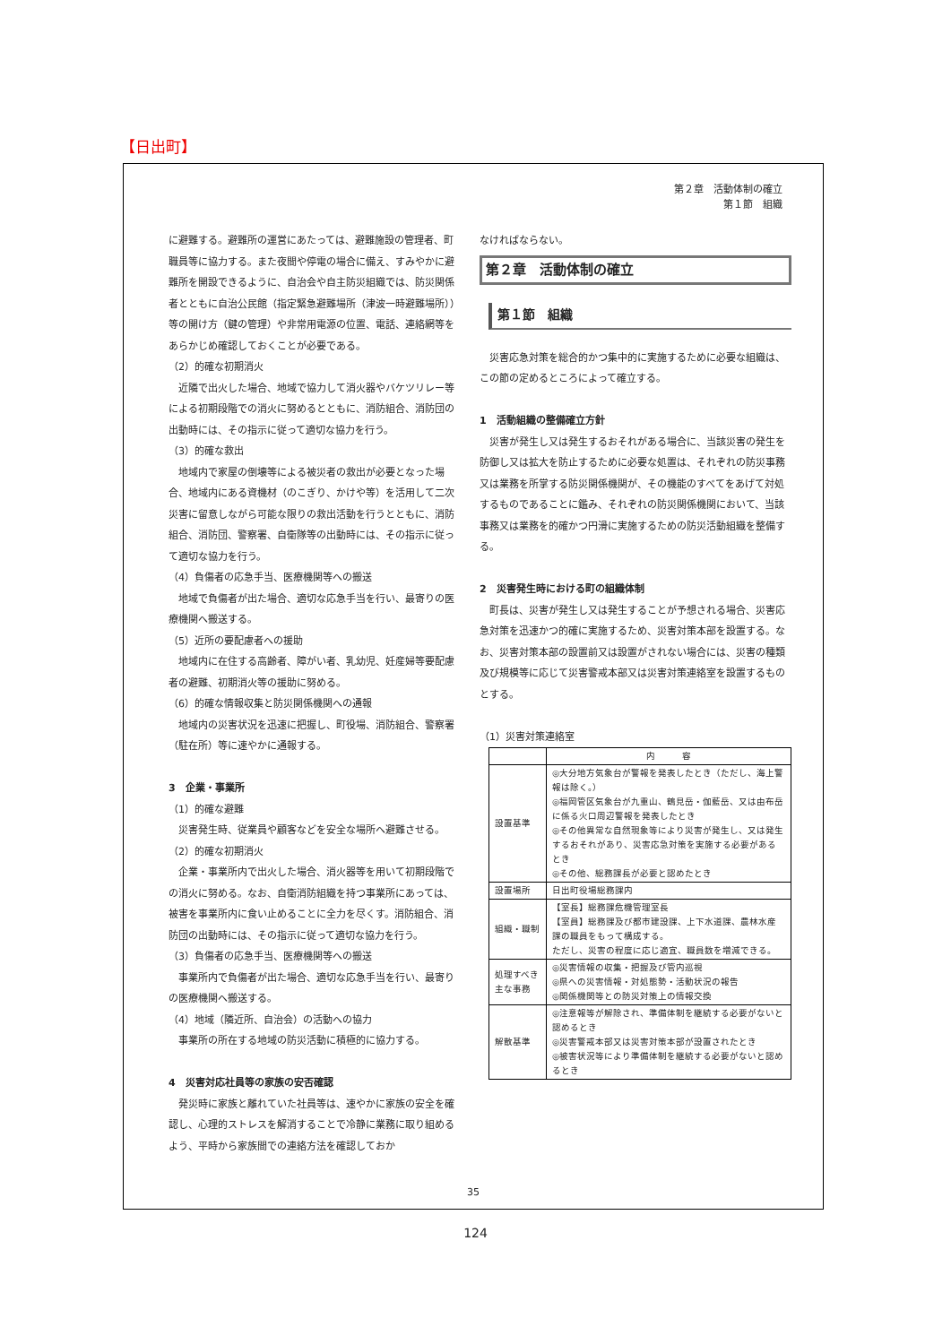【日出町】
第２章　活動体制の確立
第１節　組織
に避難する。避難所の運営にあたっては、避難施設の管理者、町職員等に協力する。また夜間や停電の場合に備え、すみやかに避難所を開設できるように、自治会や自主防災組織では、防災関係者とともに自治公民館（指定緊急避難場所（津波一時避難場所））等の開け方（鍵の管理）や非常用電源の位置、電話、連絡網等をあらかじめ確認しておくことが必要である。
（2）的確な初期消火
近隣で出火した場合、地域で協力して消火器やバケツリレー等による初期段階での消火に努めるとともに、消防組合、消防団の出動時には、その指示に従って適切な協力を行う。
（3）的確な救出
地域内で家屋の倒壊等による被災者の救出が必要となった場合、地域内にある資機材（のこぎり、かけや等）を活用して二次災害に留意しながら可能な限りの救出活動を行うとともに、消防組合、消防団、警察署、自衛隊等の出動時には、その指示に従って適切な協力を行う。
（4）負傷者の応急手当、医療機関等への搬送
地域で負傷者が出た場合、適切な応急手当を行い、最寄りの医療機関へ搬送する。
（5）近所の要配慮者への援助
地域内に在住する高齢者、障がい者、乳幼児、妊産婦等要配慮者の避難、初期消火等の援助に努める。
（6）的確な情報収集と防災関係機関への通報
地域内の災害状況を迅速に把握し、町役場、消防組合、警察署（駐在所）等に速やかに通報する。
3　企業・事業所
（1）的確な避難
災害発生時、従業員や顧客などを安全な場所へ避難させる。
（2）的確な初期消火
企業・事業所内で出火した場合、消火器等を用いて初期段階での消火に努める。なお、自衛消防組織を持つ事業所にあっては、被害を事業所内に食い止めることに全力を尽くす。消防組合、消防団の出動時には、その指示に従って適切な協力を行う。
（3）負傷者の応急手当、医療機関等への搬送
事業所内で負傷者が出た場合、適切な応急手当を行い、最寄りの医療機関へ搬送する。
（4）地域（隣近所、自治会）の活動への協力
事業所の所在する地域の防災活動に積極的に協力する。
4　災害対応社員等の家族の安否確認
発災時に家族と離れていた社員等は、速やかに家族の安全を確認し、心理的ストレスを解消することで冷静に業務に取り組めるよう、平時から家族間での連絡方法を確認しておか
なければならない。
第２章　活動体制の確立
第１節　組織
災害応急対策を総合的かつ集中的に実施するために必要な組織は、この節の定めるところによって確立する。
1　活動組織の整備確立方針
災害が発生し又は発生するおそれがある場合に、当該災害の発生を防御し又は拡大を防止するために必要な処置は、それぞれの防災事務又は業務を所掌する防災関係機関が、その機能のすべてをあげて対処するものであることに鑑み、それぞれの防災関係機関において、当該事務又は業務を的確かつ円滑に実施するための防災活動組織を整備する。
2　災害発生時における町の組織体制
町長は、災害が発生し又は発生することが予想される場合、災害応急対策を迅速かつ的確に実施するため、災害対策本部を設置する。なお、災害対策本部の設置前又は設置がされない場合には、災害の種類及び規模等に応じて災害警戒本部又は災害対策連絡室を設置するものとする。
（1）災害対策連絡室
| | 内 容 |
| --- | --- |
| 設置基準 | ◎大分地方気象台が警報を発表したとき（ただし、海上警報は除く。） ◎福岡管区気象台が九重山、鶴見岳・伽藍岳、又は由布岳に係る火口周辺警報を発表したとき ◎その他異常な自然現象等により災害が発生し、又は発生するおそれがあり、災害応急対策を実施する必要があるとき ◎その他、総務課長が必要と認めたとき |
| 設置場所 | 日出町役場総務課内 |
| 組織・職制 | 【室長】総務課危機管理室長 【室員】総務課及び都市建設課、上下水道課、農林水産課の職員をもって構成する。 ただし、災害の程度に応じ適宜、職員数を増減できる。 |
| 処理すべき主な事務 | ◎災害情報の収集・把握及び管内巡視 ◎県への災害情報・対処態勢・活動状況の報告 ◎関係機関等との防災対策上の情報交換 |
| 解散基準 | ◎注意報等が解除され、準備体制を継続する必要がないと認めるとき ◎災害警戒本部又は災害対策本部が設置されたとき ◎被害状況等により準備体制を継続する必要がないと認めるとき |
35
124